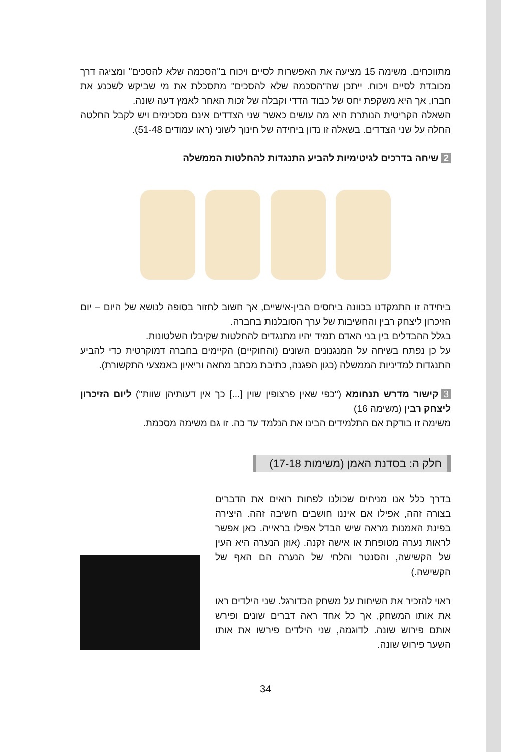מתווכחים. משימה 15 מציעה את האפשרות לסיים ויכוח ב"הסכמה שלא להסכים" ומציגה דרך מכובדת לסיים ויכוח. ייתכן שה"הסכמה שלא להסכים" מתסכלת את מי שביקש לשכנע את חברו, אך היא משקפת יחס של כבוד הדדי וקבלה של זכות האחר לאמץ דעה שונה.
השאלה הקריטית הנותרת היא מה עושים כאשר שני הצדדים אינם מסכימים ויש לקבל החלטה החלה על שני הצדדים. בשאלה זו נדון ביחידה של חינוך לשוני (ראו עמודים 51-48).
2 שיחה בדרכים לגיטימיות להביע התנגדות להחלטות הממשלה
ביחידה זו התמקדנו בכוונה ביחסים הבין-אישיים, אך חשוב לחזור בסופה לנושא של היום – יום הזיכרון ליצחק רבין והחשיבות של ערך הסובלנות בחברה.
בגלל ההבדלים בין בני האדם תמיד יהיו מתנגדים להחלטות שקיבלו השלטונות.
על כן נפתח בשיחה על המנגנונים השונים (והחוקיים) הקיימים בחברה דמוקרטית כדי להביע התנגדות למדיניות הממשלה (כגון הפגנה, כתיבת מכתב מחאה וריאיון באמצעי התקשורת).
3 קישור מדרש תנחומא ("כפי שאין פרצופין שוין [...] כך אין דעותיהן שוות") ליום הזיכרון ליצחק רבין (משימה 16)
משימה זו בודקת אם התלמידים הבינו את הנלמד עד כה. זו גם משימה מסכמת.
חלק ה: בסדנת האמן (משימות 17-18)
בדרך כלל אנו מניחים שכולנו לפחות רואים את הדברים בצורה זהה, אפילו אם איננו חושבים חשיבה זהה. היצירה בפינת האמנות מראה שיש הבדל אפילו בראייה. כאן אפשר לראות נערה מטופחת או אישה זקנה. (אוזן הנערה היא העין של הקשישה, והסנטר והלחי של הנערה הם האף של הקשישה.)
ראוי להזכיר את השיחות על משחק הכדורגל. שני הילדים ראו את אותו המשחק, אך כל אחד ראה דברים שונים ופירש אותם פירוש שונה. לדוגמה, שני הילדים פירשו את אותו השער פירוש שונה.
34